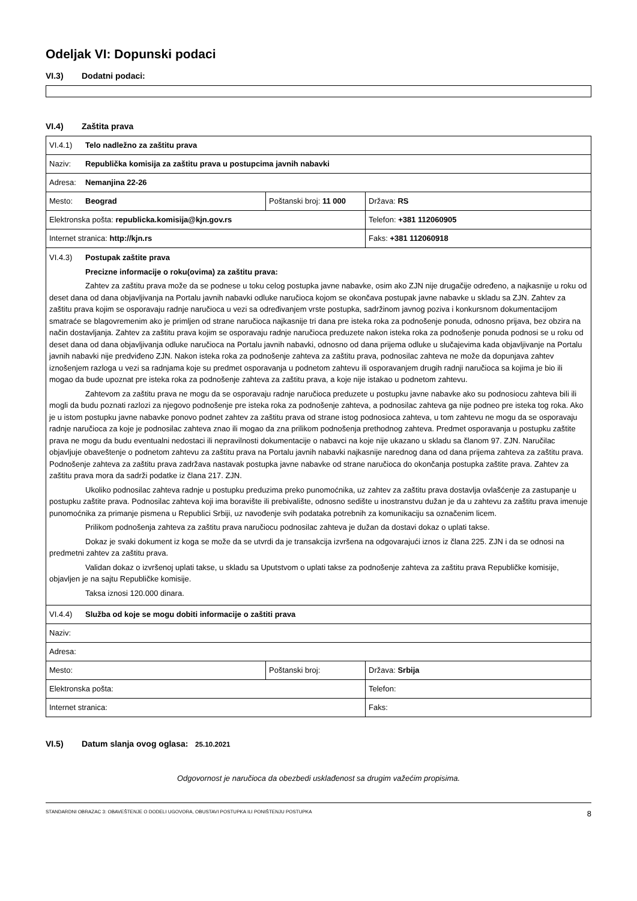Odeljak VI: Dopunski podaci
VI.3) Dodatni podaci:
VI.4) Zaštita prava
| VI.4.1) Telo nadležno za zaštitu prava | | |
| Naziv: Republička komisija za zaštitu prava u postupcima javnih nabavki | | |
| Adresa: Nemanjina 22-26 | | |
| Mesto: Beograd | Poštanski broj: 11 000 | Država: RS |
| Elektronska pošta: republicka.komisija@kjn.gov.rs | | Telefon: +381 112060905 |
| Internet stranica: http://kjn.rs | | Faks: +381 112060918 |
| VI.4.3) Postupak zaštite prava Precizne informacije o roku(ovima) za zaštitu prava: Zahtev za zaštitu prava može da se podnese u toku celog postupka javne nabavke, osim ako ZJN nije drugačije određeno, a najkasnije u roku od deset dana od dana objavljivanja na Portalu javnih nabavki odluke naručioca kojom se okončava postupak javne nabavke u skladu sa ZJN. Zahtev za zaštitu prava kojim se osporavaju radnje naručioca u vezi sa određivanjem vrste postupka, sadržinom javnog poziva i konkursnom dokumentacijom smatraće se blagovremenim ako je primljen od strane naručioca najkasnije tri dana pre isteka roka za podnošenje ponuda, odnosno prijava, bez obzira na način dostavljanja. Zahtev za zaštitu prava kojim se osporavaju radnje naručioca preduzete nakon isteka roka za podnošenje ponuda podnosi se u roku od deset dana od dana objavljivanja odluke naručioca na Portalu javnih nabavki, odnosno od dana prijema odluke u slučajevima kada objavljivanje na Portalu javnih nabavki nije predviđeno ZJN. Nakon isteka roka za podnošenje zahteva za zaštitu prava, podnosilac zahteva ne može da dopunjava zahtev iznošenjem razloga u vezi sa radnjama koje su predmet osporavanja u podnetom zahtevu ili osporavanjem drugih radnji naručioca sa kojima je bio ili mogao da bude upoznat pre isteka roka za podnošenje zahteva za zaštitu prava, a koje nije istakao u podnetom zahtevu. Zahtevom za zaštitu prava ne mogu da se osporavaju radnje naručioca preduzete u postupku javne nabavke ako su podnosiocu zahteva bili ili mogli da budu poznati razlozi za njegovo podnošenje pre isteka roka za podnošenje zahteva, a podnosilac zahteva ga nije podneo pre isteka tog roka. Ako je u istom postupku javne nabavke ponovo podnet zahtev za zaštitu prava od strane istog podnosioca zahteva, u tom zahtevu ne mogu da se osporavaju radnje naručioca za koje je podnosilac zahteva znao ili mogao da zna prilikom podnošenja prethodnog zahteva. Predmet osporavanja u postupku zaštite prava ne mogu da budu eventualni nedostaci ili nepravilnosti dokumentacije o nabavci na koje nije ukazano u skladu sa članom 97. ZJN. Naručilac objavljuje obaveštenje o podnetom zahtevu za zaštitu prava na Portalu javnih nabavki najkasnije narednog dana od dana prijema zahteva za zaštitu prava. Podnošenje zahteva za zaštitu prava zadržava nastavak postupka javne nabavke od strane naručioca do okončanja postupka zaštite prava. Zahtev za zaštitu prava mora da sadrži podatke iz člana 217. ZJN. Ukoliko podnosilac zahteva radnje u postupku preduzima preko punomoćnika, uz zahtev za zaštitu prava dostavlja ovlašćenje za zastupanje u postupku zaštite prava. Podnosilac zahteva koji ima boravište ili prebivalište, odnosno sedište u inostranstvu dužan je da u zahtevu za zaštitu prava imenuje punomoćnika za primanje pismena u Republici Srbiji, uz navođenje svih podataka potrebnih za komunikaciju sa označenim licem. Prilikom podnošenja zahteva za zaštitu prava naručiocu podnosilac zahteva je dužan da dostavi dokaz o uplati takse. Dokaz je svaki dokument iz koga se može da se utvrdi da je transakcija izvršena na odgovarajući iznos iz člana 225. ZJN i da se odnosi na predmetni zahtev za zaštitu prava. Validan dokaz o izvršenoj uplati takse, u skladu sa Uputstvom o uplati takse za podnošenje zahteva za zaštitu prava Republičke komisije, objavljen je na sajtu Republičke komisije. Taksa iznosi 120.000 dinara. | | |
| VI.4.4) Služba od koje se mogu dobiti informacije o zaštiti prava | | |
| Naziv: | | |
| Adresa: | | |
| Mesto: | Poštanski broj: | Država: Srbija |
| Elektronska pošta: | | Telefon: |
| Internet stranica: | | Faks: |
VI.5) Datum slanja ovog oglasa: 25.10.2021
Odgovornost je naručioca da obezbedi usklađenost sa drugim važećim propisima.
STANDARDNI OBRAZAC 3: OBAVEŠTENJE O DODELI UGOVORA, OBUSTAVI POSTUPKA ILI PONIŠTENJU POSTUPKA 8